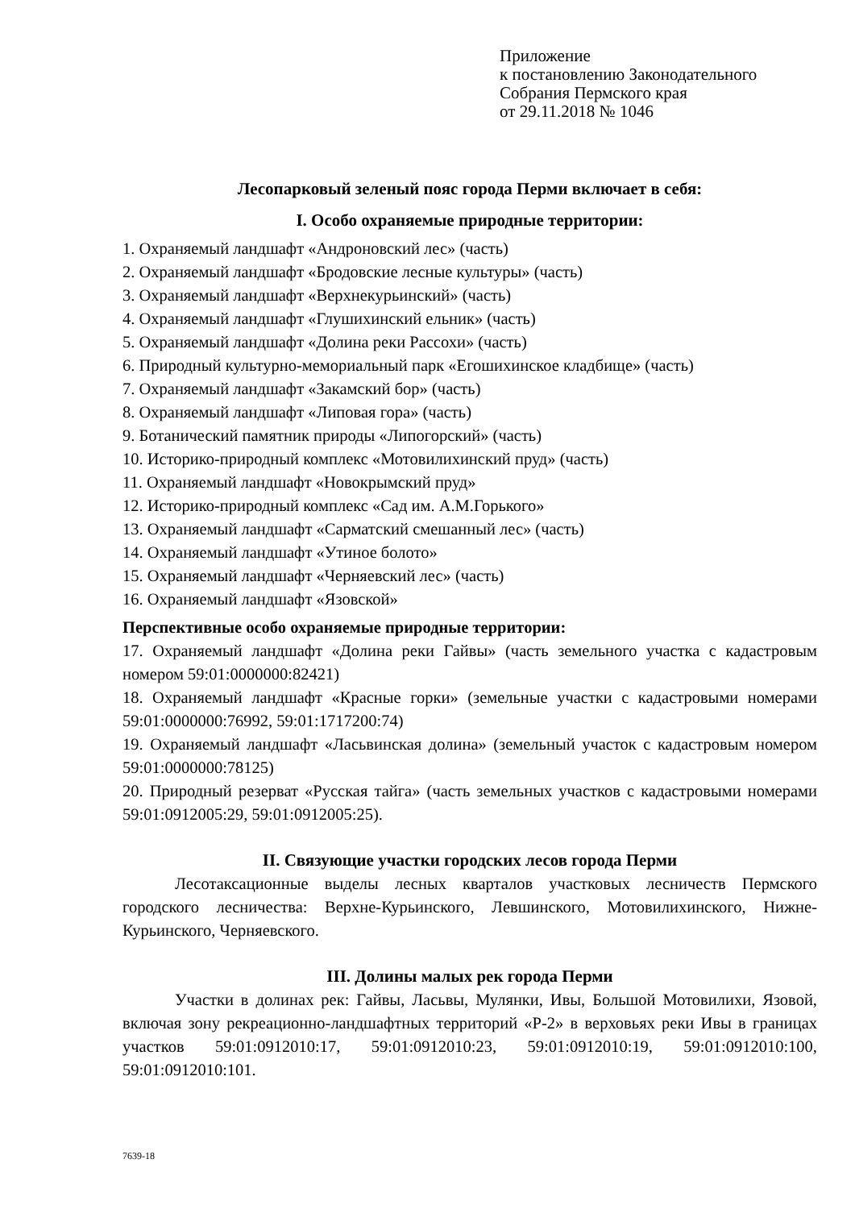Приложение
к постановлению Законодательного
Собрания Пермского края
от 29.11.2018 № 1046
Лесопарковый зеленый пояс города Перми включает в себя:
I. Особо охраняемые природные территории:
1. Охраняемый ландшафт «Андроновский лес» (часть)
2. Охраняемый ландшафт «Бродовские лесные культуры» (часть)
3. Охраняемый ландшафт «Верхнекурьинский» (часть)
4. Охраняемый ландшафт «Глушихинский ельник» (часть)
5. Охраняемый ландшафт «Долина реки Рассохи» (часть)
6. Природный культурно-мемориальный парк «Егошихинское кладбище» (часть)
7. Охраняемый ландшафт «Закамский бор» (часть)
8. Охраняемый ландшафт «Липовая гора» (часть)
9. Ботанический памятник природы «Липогорский» (часть)
10. Историко-природный комплекс «Мотовилихинский пруд» (часть)
11. Охраняемый ландшафт «Новокрымский пруд»
12. Историко-природный комплекс «Сад им. А.М.Горького»
13. Охраняемый ландшафт «Сарматский смешанный лес» (часть)
14. Охраняемый ландшафт «Утиное болото»
15. Охраняемый ландшафт «Черняевский лес» (часть)
16. Охраняемый ландшафт «Язовской»
Перспективные особо охраняемые природные территории:
17. Охраняемый ландшафт «Долина реки Гайвы» (часть земельного участка с кадастровым номером 59:01:0000000:82421)
18. Охраняемый ландшафт «Красные горки» (земельные участки с кадастровыми номерами 59:01:0000000:76992, 59:01:1717200:74)
19. Охраняемый ландшафт «Ласьвинская долина» (земельный участок с кадастровым номером 59:01:0000000:78125)
20. Природный резерват «Русская тайга» (часть земельных участков с кадастровыми номерами 59:01:0912005:29, 59:01:0912005:25).
II. Связующие участки городских лесов города Перми
Лесотаксационные выделы лесных кварталов участковых лесничеств Пермского городского лесничества: Верхне-Курьинского, Левшинского, Мотовилихинского, Нижне-Курьинского, Черняевского.
III. Долины малых рек города Перми
Участки в долинах рек: Гайвы, Ласьвы, Мулянки, Ивы, Большой Мотовилихи, Язовой, включая зону рекреационно-ландшафтных территорий «Р-2» в верховьях реки Ивы в границах участков 59:01:0912010:17, 59:01:0912010:23, 59:01:0912010:19, 59:01:0912010:100, 59:01:0912010:101.
7639-18